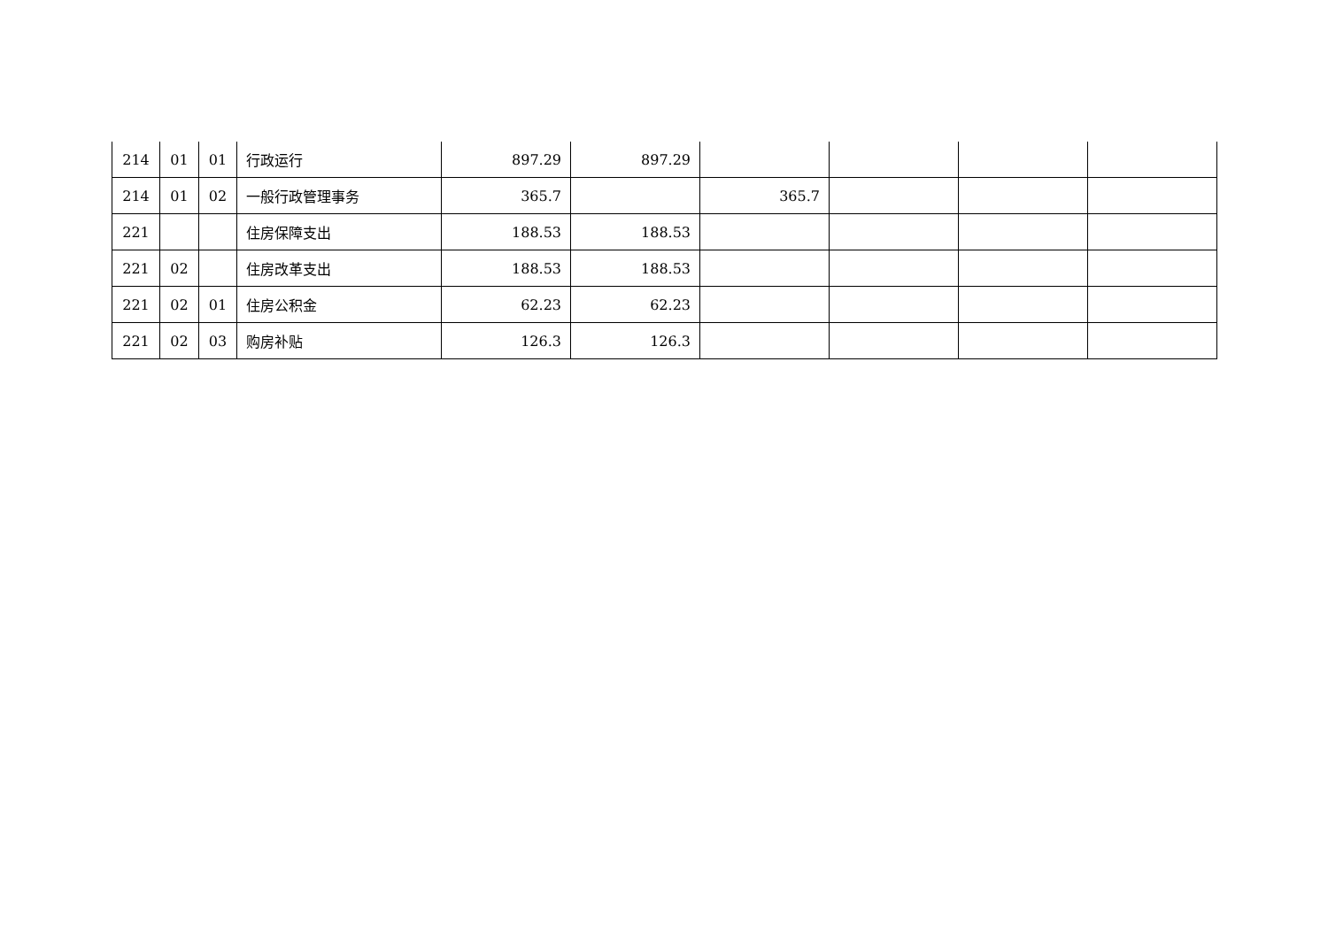| 214 | 01 | 01 | 行政运行 | 897.29 | 897.29 | | | | |
| 214 | 01 | 02 | 一般行政管理事务 | 365.7 | | 365.7 | | | |
| 221 | | | 住房保障支出 | 188.53 | 188.53 | | | | |
| 221 | 02 | | 住房改革支出 | 188.53 | 188.53 | | | | |
| 221 | 02 | 01 | 住房公积金 | 62.23 | 62.23 | | | | |
| 221 | 02 | 03 | 购房补贴 | 126.3 | 126.3 | | | | |